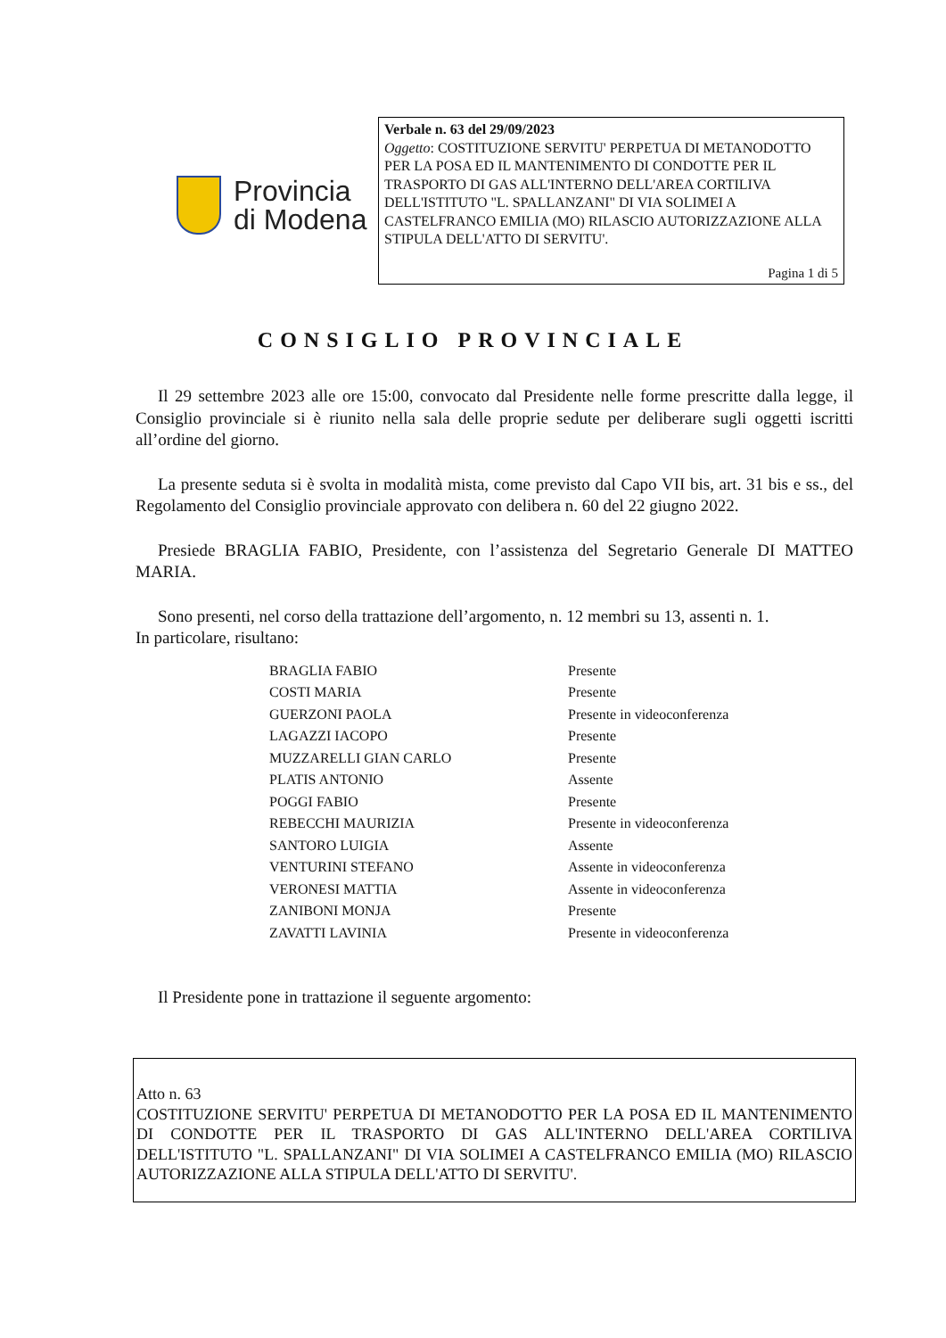Provincia
di Modena
Verbale n. 63 del 29/09/2023
Oggetto: COSTITUZIONE SERVITU' PERPETUA DI METANODOTTO PER LA POSA ED IL MANTENIMENTO DI CONDOTTE PER IL TRASPORTO DI GAS ALL'INTERNO DELL'AREA CORTILIVA DELL'ISTITUTO "L. SPALLANZANI" DI VIA SOLIMEI A CASTELFRANCO EMILIA (MO) RILASCIO AUTORIZZAZIONE ALLA STIPULA DELL'ATTO DI SERVITU'.
Pagina 1 di 5
CONSIGLIO PROVINCIALE
Il 29 settembre 2023 alle ore 15:00, convocato dal Presidente nelle forme prescritte dalla legge, il Consiglio provinciale si è riunito nella sala delle proprie sedute per deliberare sugli oggetti iscritti all’ordine del giorno.
La presente seduta si è svolta in modalità mista, come previsto dal Capo VII bis, art. 31 bis e ss., del Regolamento del Consiglio provinciale approvato con delibera n. 60 del 22 giugno 2022.
Presiede BRAGLIA FABIO, Presidente, con l’assistenza del Segretario Generale DI MATTEO MARIA.
Sono presenti, nel corso della trattazione dell’argomento, n. 12 membri su 13, assenti n. 1.
In particolare, risultano:
| BRAGLIA FABIO | Presente |
| COSTI MARIA | Presente |
| GUERZONI PAOLA | Presente in videoconferenza |
| LAGAZZI IACOPO | Presente |
| MUZZARELLI GIAN CARLO | Presente |
| PLATIS ANTONIO | Assente |
| POGGI FABIO | Presente |
| REBECCHI MAURIZIA | Presente in videoconferenza |
| SANTORO LUIGIA | Assente |
| VENTURINI STEFANO | Assente in videoconferenza |
| VERONESI MATTIA | Assente in videoconferenza |
| ZANIBONI MONJA | Presente |
| ZAVATTI LAVINIA | Presente in videoconferenza |
Il Presidente pone in trattazione il seguente argomento:
Atto n. 63
COSTITUZIONE SERVITU' PERPETUA DI METANODOTTO PER LA POSA ED IL MANTENIMENTO DI CONDOTTE PER IL TRASPORTO DI GAS ALL'INTERNO DELL'AREA CORTILIVA DELL'ISTITUTO "L. SPALLANZANI" DI VIA SOLIMEI A CASTELFRANCO EMILIA (MO) RILASCIO AUTORIZZAZIONE ALLA STIPULA DELL'ATTO DI SERVITU'.